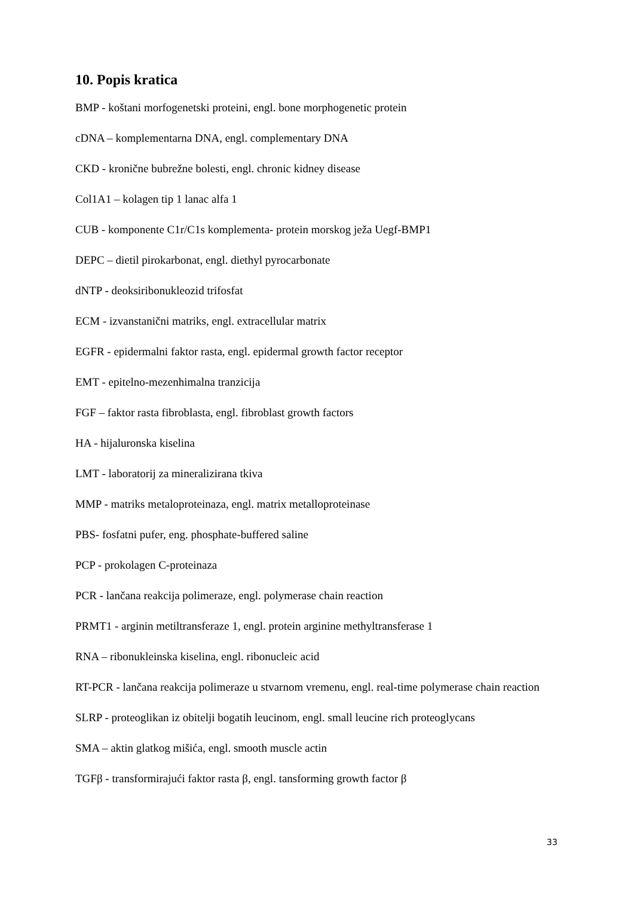10. Popis kratica
BMP - koštani morfogenetski proteini, engl. bone morphogenetic protein
cDNA – komplementarna DNA, engl. complementary DNA
CKD - kronične bubrežne bolesti, engl. chronic kidney disease
Col1A1 – kolagen tip 1 lanac alfa 1
CUB - komponente C1r/C1s komplementa- protein morskog ježa Uegf-BMP1
DEPC – dietil pirokarbonat, engl. diethyl pyrocarbonate
dNTP - deoksiribonukleozid trifosfat
ECM - izvanstanični matriks, engl. extracellular matrix
EGFR - epidermalni faktor rasta, engl. epidermal growth factor receptor
EMT - epitelno-mezenhimalna tranzicija
FGF – faktor rasta fibroblasta, engl. fibroblast growth factors
HA - hijaluronska kiselina
LMT - laboratorij za mineralizirana tkiva
MMP - matriks metaloproteinaza, engl. matrix metalloproteinase
PBS- fosfatni pufer, eng. phosphate-buffered saline
PCP - prokolagen C-proteinaza
PCR - lančana reakcija polimeraze, engl. polymerase chain reaction
PRMT1 - arginin metiltransferaze 1, engl. protein arginine methyltransferase 1
RNA – ribonukleinska kiselina, engl. ribonucleic acid
RT-PCR - lančana reakcija polimeraze u stvarnom vremenu, engl. real-time polymerase chain reaction
SLRP - proteoglikan iz obitelji bogatih leucinom, engl. small leucine rich proteoglycans
SMA – aktin glatkog mišića, engl. smooth muscle actin
TGFβ - transformirajući faktor rasta β, engl. tansforming growth factor β
33